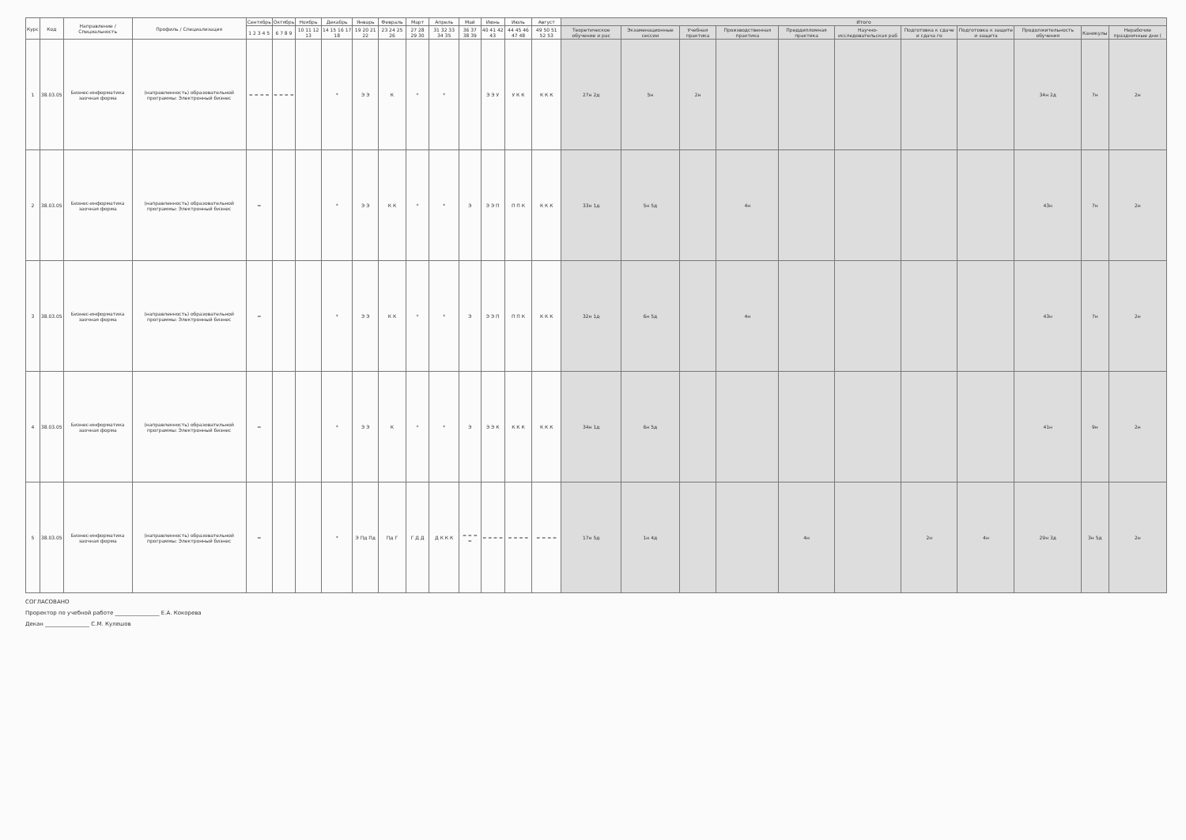| Курс | Код | Направление / Специальность | Профиль / Специализация | Сентябрь | Октябрь | Ноябрь | Декабрь | Январь | Февраль | Март | Апрель | Май | Июнь | Июль | Август | Итого | | | | | | | | | | |
| --- | --- | --- | --- | --- | --- | --- | --- | --- | --- | --- | --- | --- | --- | --- | --- | --- | --- | --- | --- | --- | --- | --- | --- | --- | --- | --- |
| | | | | 1 2 3 4 5 | 6 7 8 9 | 10 11 12 13 | 14 15 16 17 18 | 19 20 21 22 | 23 24 25 26 | 27 28 29 30 | 31 32 33 34 35 | 36 37 38 39 | 40 41 42 43 | 44 45 46 47 48 | 49 50 51 52 53 | Теоретическое обучение и рас | Экзаменационные сессии | Учебная практика | Производственная практика | Преддипломная практика | Научно-исследовательская раб | Подготовка к сдаче и сдача го | Подготовка к защите и защита | Продолжительность обучения | Каникулы | Нерабочие праздничные дни ( |
| 1 | 38.03.05 | Бизнес-информатика заочная форма | (направленность) образовательной программы: Электронный бизнес | = = = = | = = = = | | * | Э Э | К | * | * | | Э Э У | У К К | К К К | 27н 2д | 5н | 2н | | | | | | 34н 2д | 7н | 2н |
| 2 | 38.03.05 | Бизнес-информатика заочная форма | (направленность) образовательной программы: Электронный бизнес | = | | | * | Э Э | К К | * | * | Э | Э Э П | П П К | К К К | 33н 1д | 5н 5д | | 4н | | | | | 43н | 7н | 2н |
| 3 | 38.03.05 | Бизнес-информатика заочная форма | (направленность) образовательной программы: Электронный бизнес | = | | | * | Э Э | К К | * | * | Э | Э Э П | П П К | К К К | 32н 1д | 6н 5д | | 4н | | | | | 43н | 7н | 2н |
| 4 | 38.03.05 | Бизнес-информатика заочная форма | (направленность) образовательной программы: Электронный бизнес | = | | | * | Э Э | К | * | * | Э | Э Э К | К К К | К К К | 34н 1д | 6н 5д | | | | | | | 41н | 9н | 2н |
| 5 | 38.03.05 | Бизнес-информатика заочная форма | (направленность) образовательной программы: Электронный бизнес | = | | | * | Э Пд Пд | Пд Г | Г Д Д | Д К К К | = = = = | = = = = | = = = = | = = = = | 17н 5д | 1н 4д | | | 4н | | 2н | 4н | 29н 3д | 3н 5д | 2н |
СОГЛАСОВАНО
Проректор по учебной работе ________________ Е.А. Кокорева
Декан ________________ С.М. Кулешов